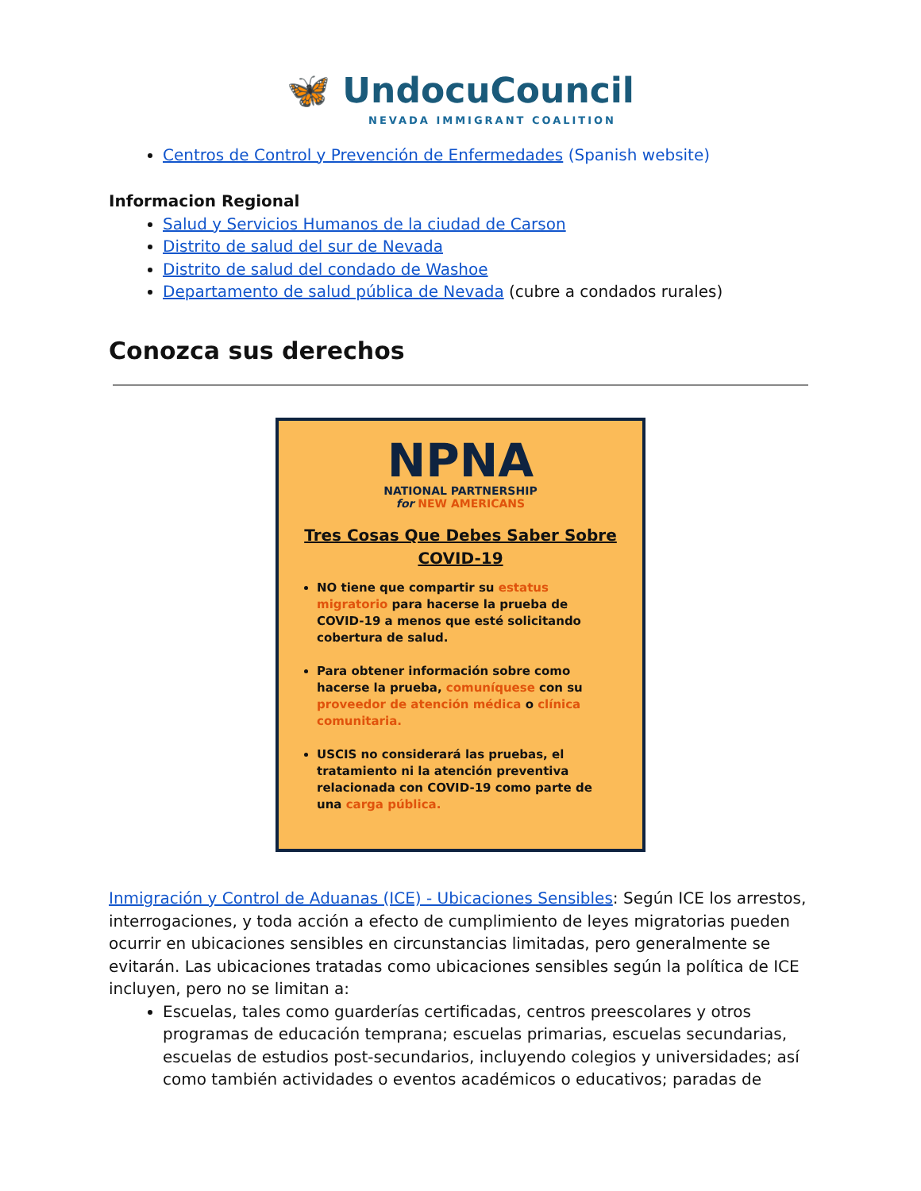🦋 UndocuCouncil
NEVADA IMMIGRANT COALITION
Centros de Control y Prevención de Enfermedades (Spanish website)
Informacion Regional
Salud y Servicios Humanos de la ciudad de Carson
Distrito de salud del sur de Nevada
Distrito de salud del condado de Washoe
Departamento de salud pública de Nevada (cubre a condados rurales)
Conozca sus derechos
NPNA
NATIONAL PARTNERSHIP
for NEW AMERICANS
Tres Cosas Que Debes Saber Sobre
COVID-19
NO tiene que compartir su estatus migratorio para hacerse la prueba de COVID-19 a menos que esté solicitando cobertura de salud.
Para obtener información sobre como hacerse la prueba, comuníquese con su proveedor de atención médica o clínica comunitaria.
USCIS no considerará las pruebas, el tratamiento ni la atención preventiva relacionada con COVID-19 como parte de una carga pública.
Inmigración y Control de Aduanas (ICE) - Ubicaciones Sensibles: Según ICE los arrestos, interrogaciones, y toda acción a efecto de cumplimiento de leyes migratorias pueden ocurrir en ubicaciones sensibles en circunstancias limitadas, pero generalmente se evitarán. Las ubicaciones tratadas como ubicaciones sensibles según la política de ICE incluyen, pero no se limitan a:
Escuelas, tales como guarderías certificadas, centros preescolares y otros programas de educación temprana; escuelas primarias, escuelas secundarias, escuelas de estudios post-secundarios, incluyendo colegios y universidades; así como también actividades o eventos académicos o educativos; paradas de